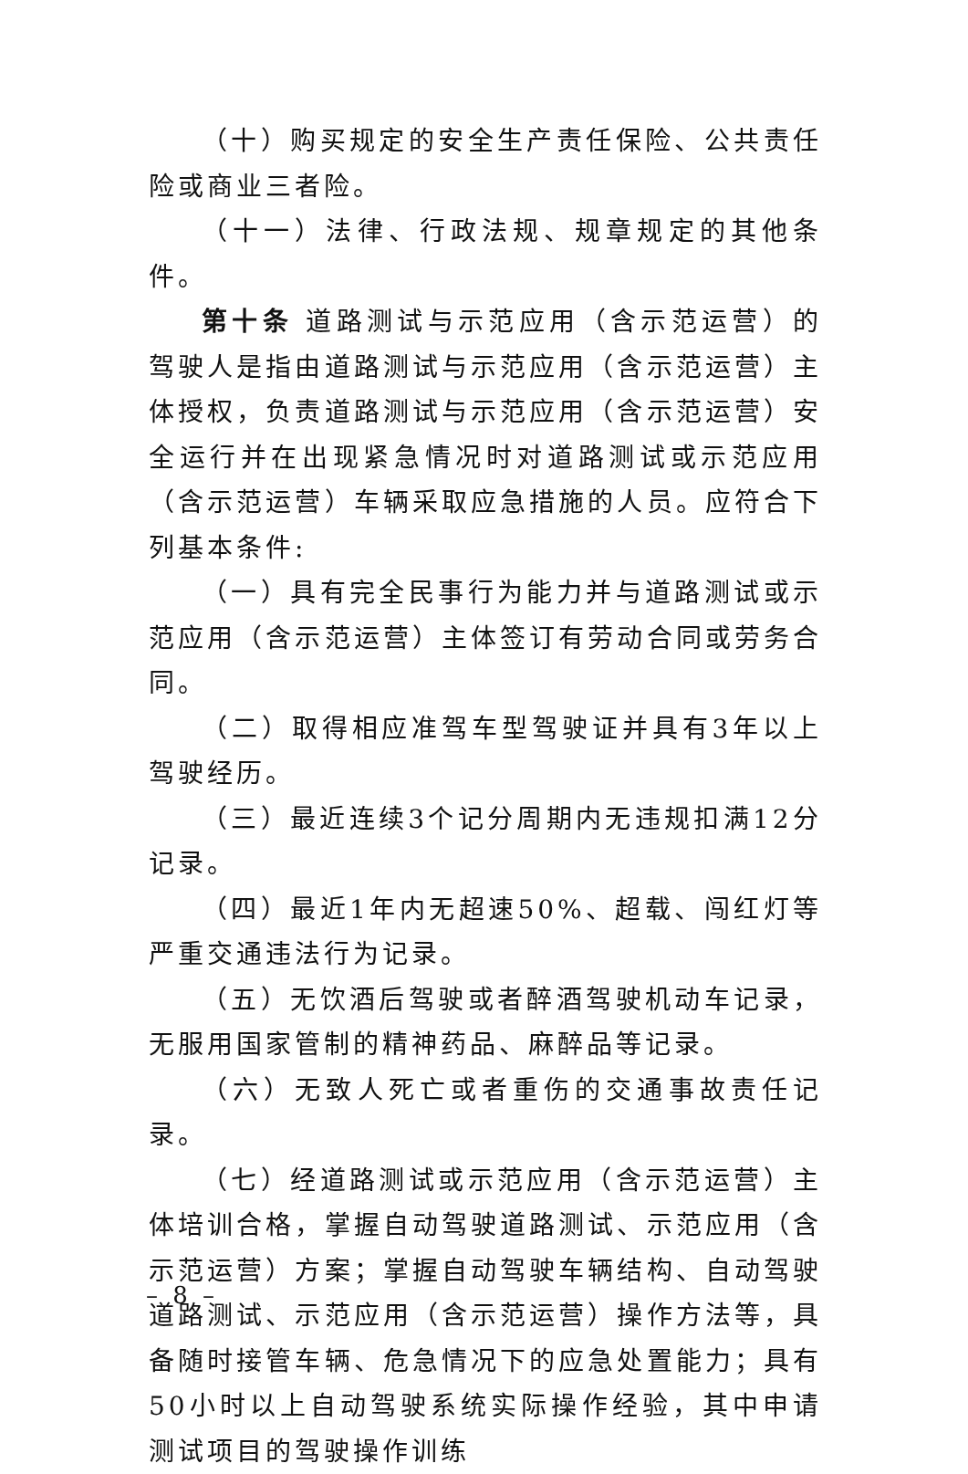（十）购买规定的安全生产责任保险、公共责任险或商业三者险。
（十一）法律、行政法规、规章规定的其他条件。
第十条 道路测试与示范应用（含示范运营）的驾驶人是指由道路测试与示范应用（含示范运营）主体授权，负责道路测试与示范应用（含示范运营）安全运行并在出现紧急情况时对道路测试或示范应用（含示范运营）车辆采取应急措施的人员。应符合下列基本条件:
（一）具有完全民事行为能力并与道路测试或示范应用（含示范运营）主体签订有劳动合同或劳务合同。
（二）取得相应准驾车型驾驶证并具有3年以上驾驶经历。
（三）最近连续3个记分周期内无违规扣满12分记录。
（四）最近1年内无超速50%、超载、闯红灯等严重交通违法行为记录。
（五）无饮酒后驾驶或者醉酒驾驶机动车记录，无服用国家管制的精神药品、麻醉品等记录。
（六）无致人死亡或者重伤的交通事故责任记录。
（七）经道路测试或示范应用（含示范运营）主体培训合格，掌握自动驾驶道路测试、示范应用（含示范运营）方案；掌握自动驾驶车辆结构、自动驾驶道路测试、示范应用（含示范运营）操作方法等，具备随时接管车辆、危急情况下的应急处置能力；具有50小时以上自动驾驶系统实际操作经验，其中申请测试项目的驾驶操作训练
– 8 –